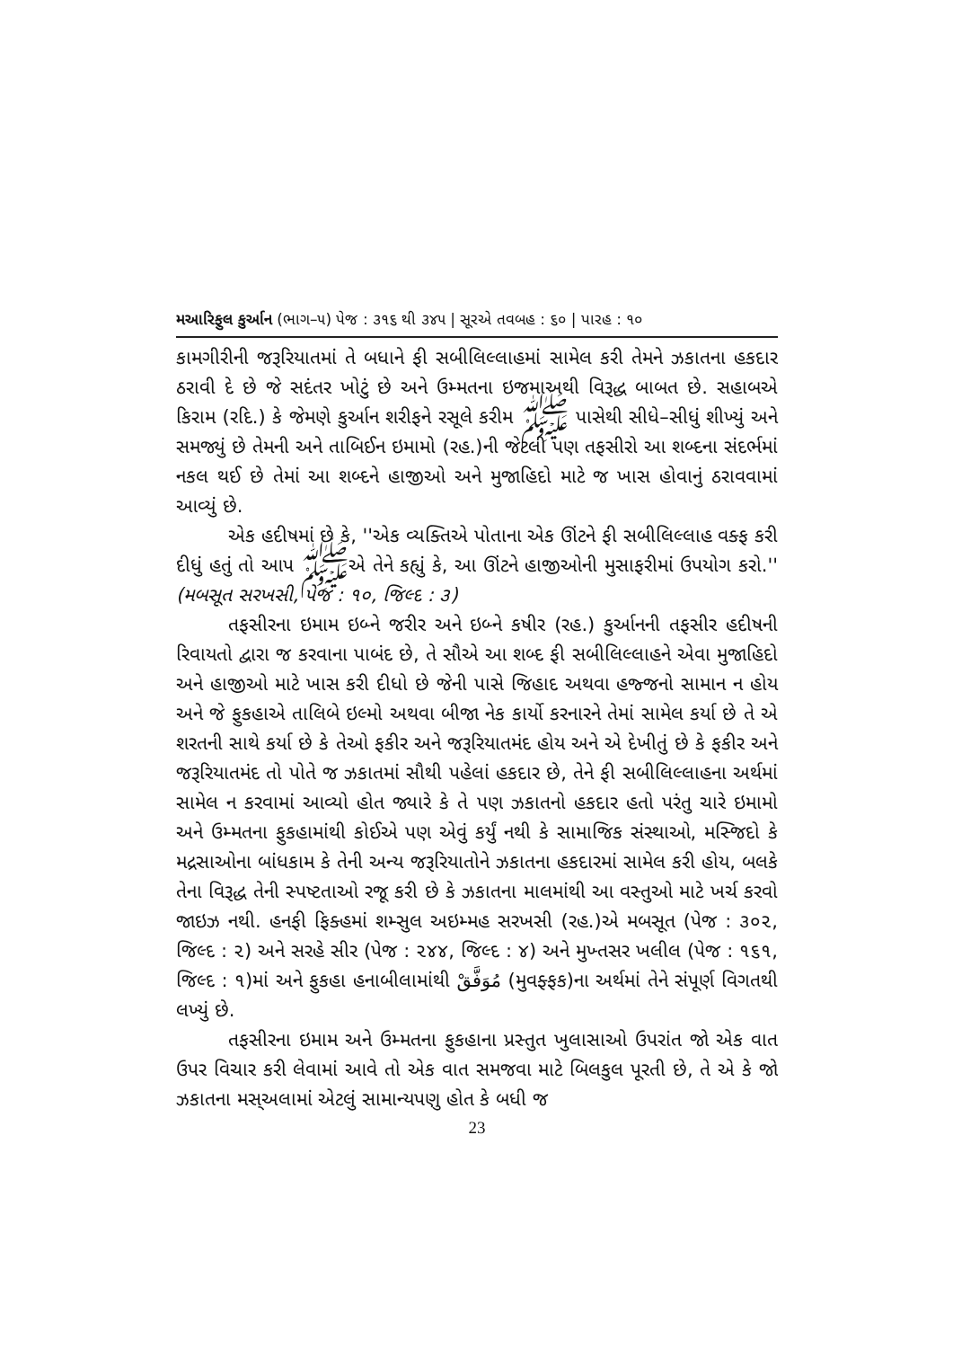મઆરિફુલ કુર્આન (ભાગ–૫) પેજ : ૩૧૬ થી ૩૪૫ | સૂરએ તવબહ : ૬૦ | પારહ : ૧૦
કામગીરીની જરૂરિયાતમાં તે બધાને ફી સબીલિલ્લાહમાં સામેલ કરી તેમને ઝકાતના હકદાર ઠરાવી દે છે જે સદંતર ખોટું છે અને ઉમ્મતના ઇજમાઅથી વિરૂદ્ધ બાબત છે. સહાબએ કિરામ (રદિ.) કે જેમણે કુર્આન શરીફને રસૂલે કરીમ ﷺ પાસેથી સીધે–સીધું શીખ્યું અને સમજ્યું છે તેમની અને તાબિઈન ઇમામો (રહ.)ની જેટલી પણ તફસીરો આ શબ્દના સંદર્ભમાં નકલ થઈ છે તેમાં આ શબ્દને હાજીઓ અને મુજાહિદો માટે જ ખાસ હોવાનું ઠરાવવામાં આવ્યું છે.
એક હદીષમાં છે કે, ''એક વ્યક્તિએ પોતાના એક ઊંટને ફી સબીલિલ્લાહ વક્ફ કરી દીધું હતું તો આપ ﷺએ તેને કહ્યું કે, આ ઊંટને હાજીઓની મુસાફરીમાં ઉપયોગ કરો.'' (મબસૂત સરખસી, પેજ : ૧૦, જિલ્દ : ૩)
તફસીરના ઇમામ ઇબ્ને જરીર અને ઇબ્ને કષીર (રહ.) કુર્આનની તફસીર હદીષની રિવાયતો દ્વારા જ કરવાના પાબંદ છે, તે સૌએ આ શબ્દ ફી સબીલિલ્લાહને એવા મુજાહિદો અને હાજીઓ માટે ખાસ કરી દીધો છે જેની પાસે જિહાદ અથવા હજ્જનો સામાન ન હોય અને જે ફુકહાએ તાલિબે ઇલ્મો અથવા બીજા નેક કાર્યો કરનારને તેમાં સામેલ કર્યા છે તે એ શરતની સાથે કર્યા છે કે તેઓ ફકીર અને જરૂરિયાતમંદ હોય અને એ દેખીતું છે કે ફકીર અને જરૂરિયાતમંદ તો પોતે જ ઝકાતમાં સૌથી પહેલાં હકદાર છે, તેને ફી સબીલિલ્લાહના અર્થમાં સામેલ ન કરવામાં આવ્યો હોત જ્યારે કે તે પણ ઝકાતનો હકદાર હતો પરંતુ ચારે ઇમામો અને ઉમ્મતના ફુકહામાંથી કોઈએ પણ એવું કર્યું નથી કે સામાજિક સંસ્થાઓ, મસ્જિદો કે મદ્રસાઓના બાંધકામ કે તેની અન્ય જરૂરિયાતોને ઝકાતના હકદારમાં સામેલ કરી હોય, બલકે તેના વિરૂદ્ધ તેની સ્પષ્ટતાઓ રજૂ કરી છે કે ઝકાતના માલમાંથી આ વસ્તુઓ માટે ખર્ચ કરવો જાઇઝ નથી. હનફી ફિક્હમાં શમ્સુલ અઇમ્મહ સરખસી (રહ.)એ મબસૂત (પેજ : ૩૦૨, જિલ્દ : ૨) અને સરહે સીર (પેજ : ૨૪૪, જિલ્દ : ૪) અને મુખ્તસર ખલીલ (પેજ : ૧૬૧, જિલ્દ : ૧)માં અને ફુકહા હનાબીલામાંથી مُوَفَّقْ (મુવફ્ફક)ના અર્થમાં તેને સંપૂર્ણ વિગતથી લખ્યું છે.
તફસીરના ઇમામ અને ઉમ્મતના ફુકહાના પ્રસ્તુત ખુલાસાઓ ઉપરાંત જો એક વાત ઉપર વિચાર કરી લેવામાં આવે તો એક વાત સમજવા માટે બિલકુલ પૂરતી છે, તે એ કે જો ઝકાતના મસ્અલામાં એટલું સામાન્યપણુ હોત કે બધી જ
23